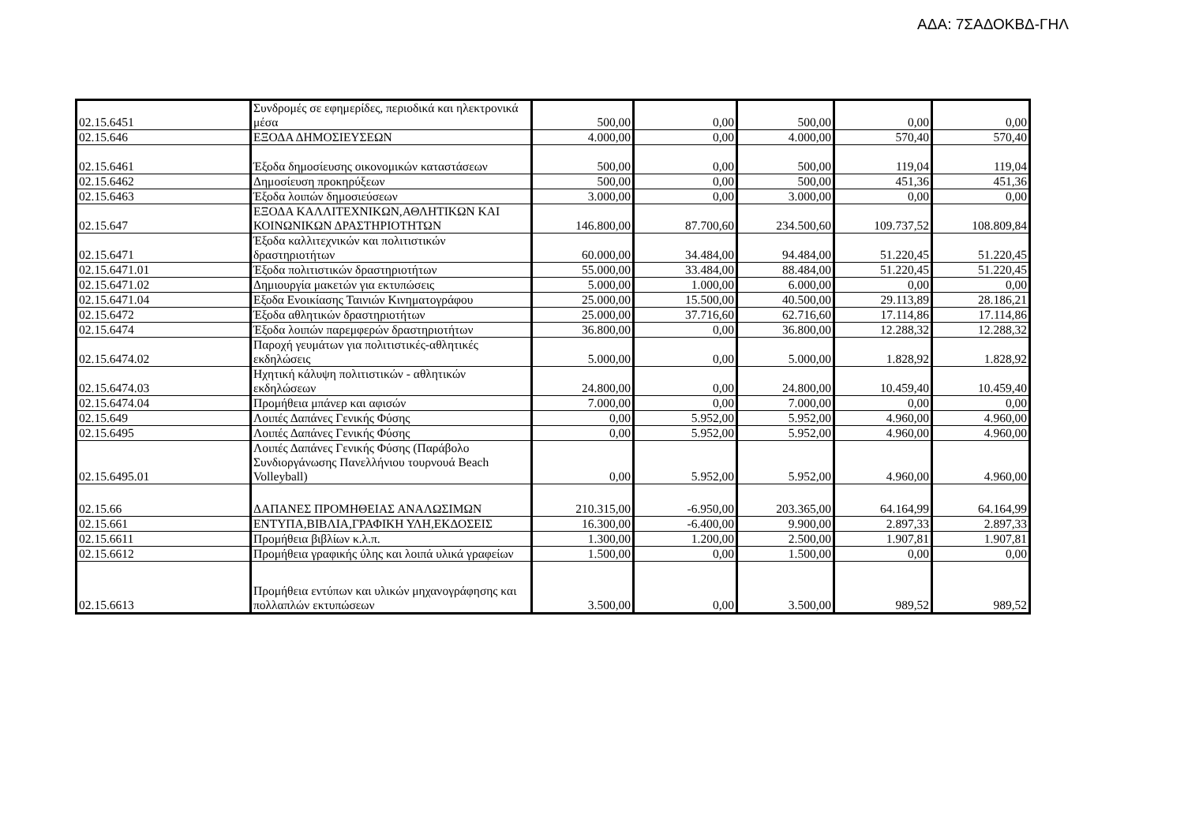ΑΔΑ: 7ΣΑΔΟΚΒΔ-ΓΗΛ
| 02.15.6451 | Συνδρομές σε εφημερίδες, περιοδικά και ηλεκτρονικά μέσα | 500,00 | 0,00 | 500,00 | 0,00 | 0,00 |
| 02.15.646 | ΕΞΟΔΑ ΔΗΜΟΣΙΕΥΣΕΩΝ | 4.000,00 | 0,00 | 4.000,00 | 570,40 | 570,40 |
| 02.15.6461 | Έξοδα δημοσίευσης οικονομικών καταστάσεων | 500,00 | 0,00 | 500,00 | 119,04 | 119,04 |
| 02.15.6462 | Δημοσίευση προκηρύξεων | 500,00 | 0,00 | 500,00 | 451,36 | 451,36 |
| 02.15.6463 | Έξοδα λοιπών δημοσιεύσεων | 3.000,00 | 0,00 | 3.000,00 | 0,00 | 0,00 |
| 02.15.647 | ΕΞΟΔΑ ΚΑΛΛΙΤΕΧΝΙΚΩΝ,ΑΘΛΗΤΙΚΩΝ ΚΑΙ ΚΟΙΝΩΝΙΚΩΝ ΔΡΑΣΤΗΡΙΟΤΗΤΩΝ | 146.800,00 | 87.700,60 | 234.500,60 | 109.737,52 | 108.809,84 |
| 02.15.6471 | Έξοδα καλλιτεχνικών και πολιτιστικών δραστηριοτήτων | 60.000,00 | 34.484,00 | 94.484,00 | 51.220,45 | 51.220,45 |
| 02.15.6471.01 | Έξοδα πολιτιστικών δραστηριοτήτων | 55.000,00 | 33.484,00 | 88.484,00 | 51.220,45 | 51.220,45 |
| 02.15.6471.02 | Δημιουργία μακετών για εκτυπώσεις | 5.000,00 | 1.000,00 | 6.000,00 | 0,00 | 0,00 |
| 02.15.6471.04 | Εξοδα Ενοικίασης Ταινιών Κινηματογράφου | 25.000,00 | 15.500,00 | 40.500,00 | 29.113,89 | 28.186,21 |
| 02.15.6472 | Έξοδα αθλητικών δραστηριοτήτων | 25.000,00 | 37.716,60 | 62.716,60 | 17.114,86 | 17.114,86 |
| 02.15.6474 | Έξοδα λοιπών παρεμφερών δραστηριοτήτων | 36.800,00 | 0,00 | 36.800,00 | 12.288,32 | 12.288,32 |
| 02.15.6474.02 | Παροχή γευμάτων για πολιτιστικές-αθλητικές εκδηλώσεις | 5.000,00 | 0,00 | 5.000,00 | 1.828,92 | 1.828,92 |
| 02.15.6474.03 | Ηχητική κάλυψη πολιτιστικών - αθλητικών εκδηλώσεων | 24.800,00 | 0,00 | 24.800,00 | 10.459,40 | 10.459,40 |
| 02.15.6474.04 | Προμήθεια μπάνερ και αφισών | 7.000,00 | 0,00 | 7.000,00 | 0,00 | 0,00 |
| 02.15.649 | Λοιπές Δαπάνες Γενικής Φύσης | 0,00 | 5.952,00 | 5.952,00 | 4.960,00 | 4.960,00 |
| 02.15.6495 | Λοιπές Δαπάνες Γενικής Φύσης | 0,00 | 5.952,00 | 5.952,00 | 4.960,00 | 4.960,00 |
| 02.15.6495.01 | Λοιπές Δαπάνες Γενικής Φύσης (Παράβολο Συνδιοργάνωσης Πανελλήνιου τουρνουά Beach Volleyball) | 0,00 | 5.952,00 | 5.952,00 | 4.960,00 | 4.960,00 |
| 02.15.66 | ΔΑΠΑΝΕΣ ΠΡΟΜΗΘΕΙΑΣ ΑΝΑΛΩΣΙΜΩΝ | 210.315,00 | -6.950,00 | 203.365,00 | 64.164,99 | 64.164,99 |
| 02.15.661 | ΕΝΤΥΠΑ,ΒΙΒΛΙΑ,ΓΡΑΦΙΚΗ ΥΛΗ,ΕΚΔΟΣΕΙΣ | 16.300,00 | -6.400,00 | 9.900,00 | 2.897,33 | 2.897,33 |
| 02.15.6611 | Προμήθεια βιβλίων κ.λ.π. | 1.300,00 | 1.200,00 | 2.500,00 | 1.907,81 | 1.907,81 |
| 02.15.6612 | Προμήθεια γραφικής ύλης και λοιπά υλικά γραφείων | 1.500,00 | 0,00 | 1.500,00 | 0,00 | 0,00 |
| 02.15.6613 | Προμήθεια εντύπων και υλικών μηχανογράφησης και πολλαπλών εκτυπώσεων | 3.500,00 | 0,00 | 3.500,00 | 989,52 | 989,52 |